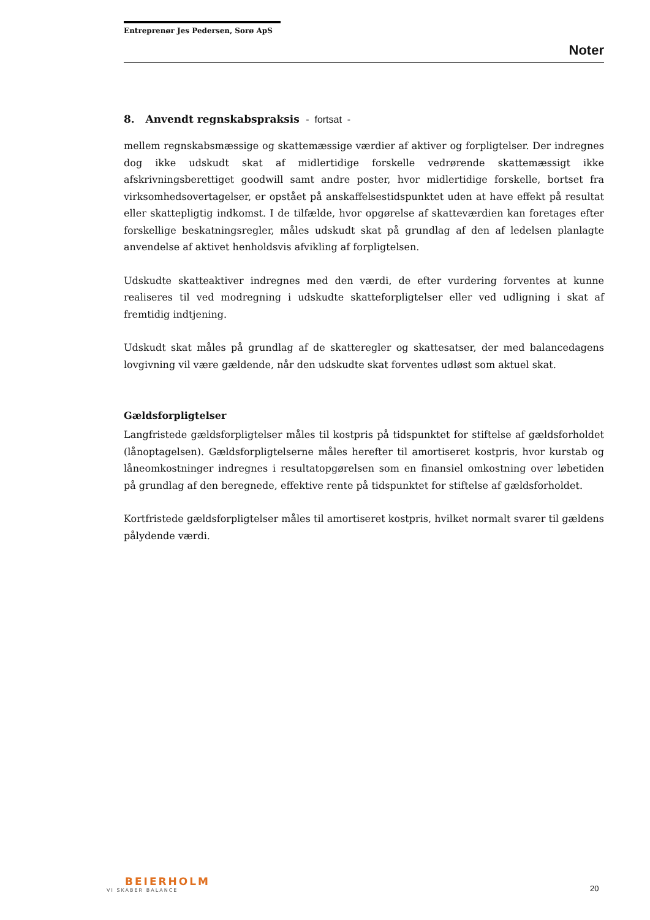Entreprenør Jes Pedersen, Sorø ApS
Noter
8. Anvendt regnskabspraksis - fortsat -
mellem regnskabsmæssige og skattemæssige værdier af aktiver og forpligtelser. Der indregnes dog ikke udskudt skat af midlertidige forskelle vedrørende skattemæssigt ikke afskrivningsberettiget goodwill samt andre poster, hvor midlertidige forskelle, bortset fra virksomhedsovertagelser, er opstået på anskaffelsestidspunktet uden at have effekt på resultat eller skattepligtig indkomst. I de tilfælde, hvor opgørelse af skatteværdien kan foretages efter forskellige beskatningsregler, måles udskudt skat på grundlag af den af ledelsen planlagte anvendelse af aktivet henholdsvis afvikling af forpligtelsen.
Udskudte skatteaktiver indregnes med den værdi, de efter vurdering forventes at kunne realiseres til ved modregning i udskudte skatteforpligtelser eller ved udligning i skat af fremtidig indtjening.
Udskudt skat måles på grundlag af de skatteregler og skattesatser, der med balancedagens lovgivning vil være gældende, når den udskudte skat forventes udløst som aktuel skat.
Gældsforpligtelser
Langfristede gældsforpligtelser måles til kostpris på tidspunktet for stiftelse af gældsforholdet (lånoptagelsen). Gældsforpligtelserne måles herefter til amortiseret kostpris, hvor kurstab og låneomkostninger indregnes i resultatopgørelsen som en finansiel omkostning over løbetiden på grundlag af den beregnede, effektive rente på tidspunktet for stiftelse af gældsforholdet.
Kortfristede gældsforpligtelser måles til amortiseret kostpris, hvilket normalt svarer til gældens pålydende værdi.
BEIERHOLM
VI SKABER BALANCE
20